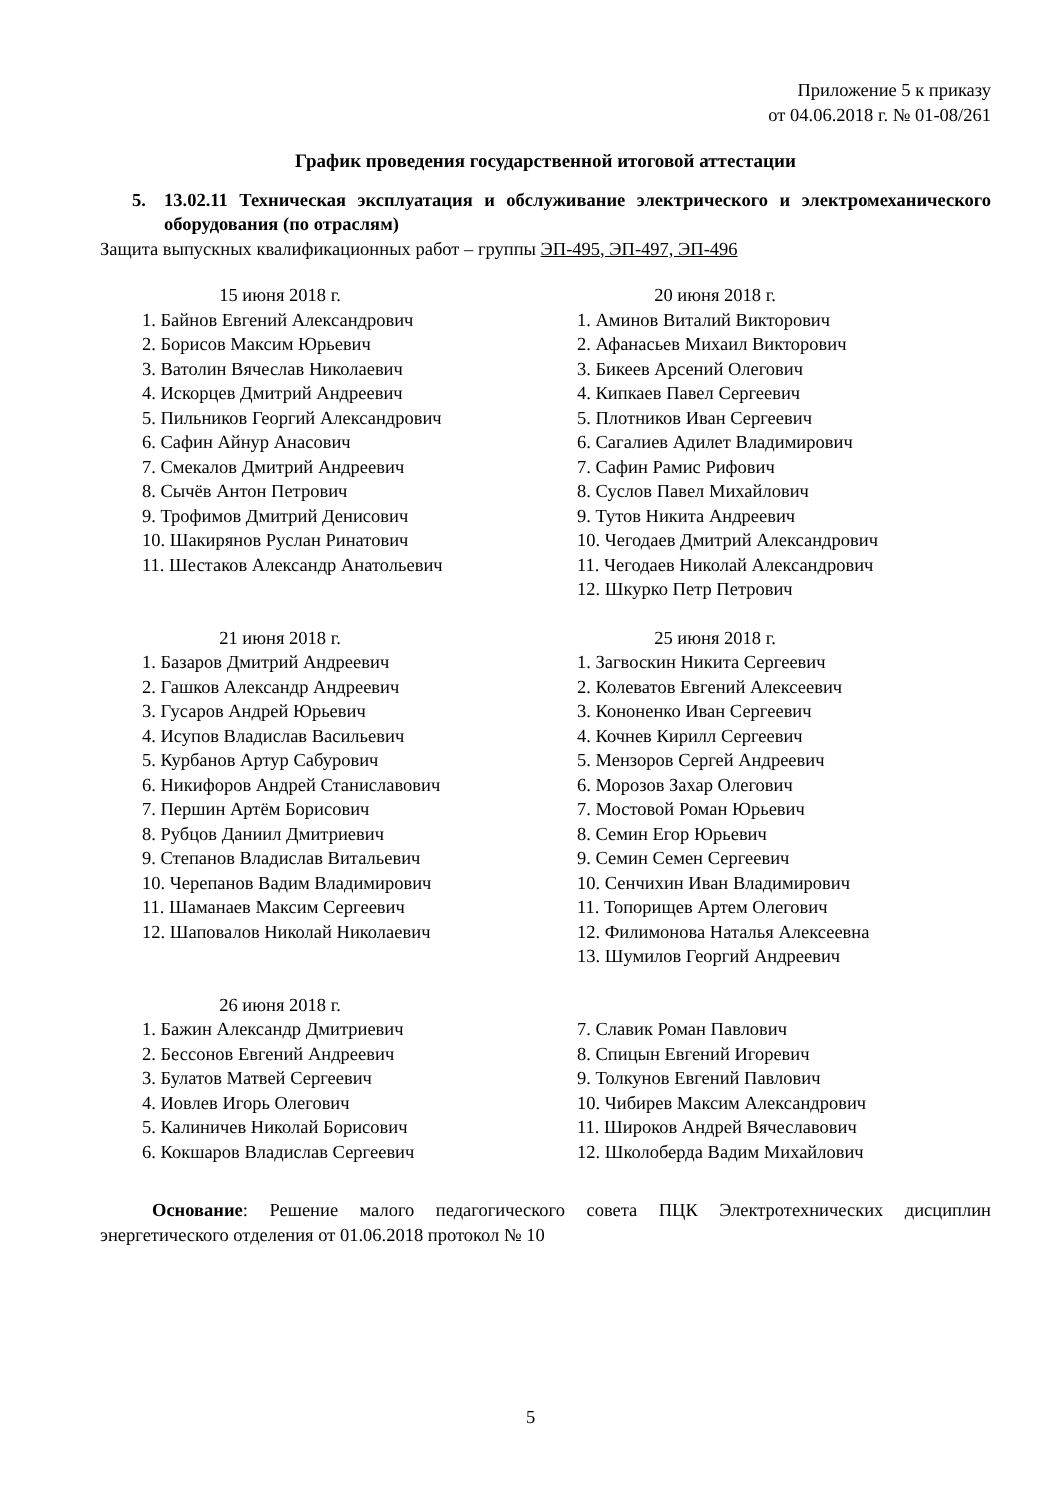Приложение 5 к приказу
от 04.06.2018 г. № 01-08/261
График проведения государственной итоговой аттестации
5. 13.02.11 Техническая эксплуатация и обслуживание электрического и электромеханического оборудования (по отраслям)
Защита выпускных квалификационных работ – группы ЭП-495, ЭП-497, ЭП-496
15 июня 2018 г.
1. Байнов Евгений Александрович
2. Борисов Максим Юрьевич
3. Ватолин Вячеслав Николаевич
4. Искорцев Дмитрий Андреевич
5. Пильников Георгий Александрович
6. Сафин Айнур Анасович
7. Смекалов Дмитрий Андреевич
8. Сычёв Антон Петрович
9. Трофимов Дмитрий Денисович
10. Шакирянов Руслан Ринатович
11. Шестаков Александр Анатольевич
20 июня 2018 г.
1. Аминов Виталий Викторович
2. Афанасьев Михаил Викторович
3. Бикеев Арсений Олегович
4. Кипкаев Павел Сергеевич
5. Плотников Иван Сергеевич
6. Сагалиев Адилет Владимирович
7. Сафин Рамис Рифович
8. Суслов Павел Михайлович
9. Тутов Никита Андреевич
10. Чегодаев Дмитрий Александрович
11. Чегодаев Николай Александрович
12. Шкурко Петр Петрович
21 июня 2018 г.
1. Базаров Дмитрий Андреевич
2. Гашков Александр Андреевич
3. Гусаров Андрей Юрьевич
4. Исупов Владислав Васильевич
5. Курбанов Артур Сабурович
6. Никифоров Андрей Станиславович
7. Першин Артём Борисович
8. Рубцов Даниил Дмитриевич
9. Степанов Владислав Витальевич
10. Черепанов Вадим Владимирович
11. Шаманаев Максим Сергеевич
12. Шаповалов Николай Николаевич
25 июня 2018 г.
1. Загвоскин Никита Сергеевич
2. Колеватов Евгений Алексеевич
3. Кононенко Иван Сергеевич
4. Кочнев Кирилл Сергеевич
5. Мензоров Сергей Андреевич
6. Морозов Захар Олегович
7. Мостовой Роман Юрьевич
8. Семин Егор Юрьевич
9. Семин Семен Сергеевич
10. Сенчихин Иван Владимирович
11. Топорищев Артем Олегович
12. Филимонова Наталья Алексеевна
13. Шумилов Георгий Андреевич
26 июня 2018 г.
1. Бажин Александр Дмитриевич
2. Бессонов Евгений Андреевич
3. Булатов Матвей Сергеевич
4. Иовлев Игорь Олегович
5. Калиничев Николай Борисович
6. Кокшаров Владислав Сергеевич
7. Славик Роман Павлович
8. Спицын Евгений Игоревич
9. Толкунов Евгений Павлович
10. Чибирев Максим Александрович
11. Широков Андрей Вячеславович
12. Школоберда Вадим Михайлович
Основание: Решение малого педагогического совета ПЦК Электротехнических дисциплин энергетического отделения от 01.06.2018 протокол № 10
5